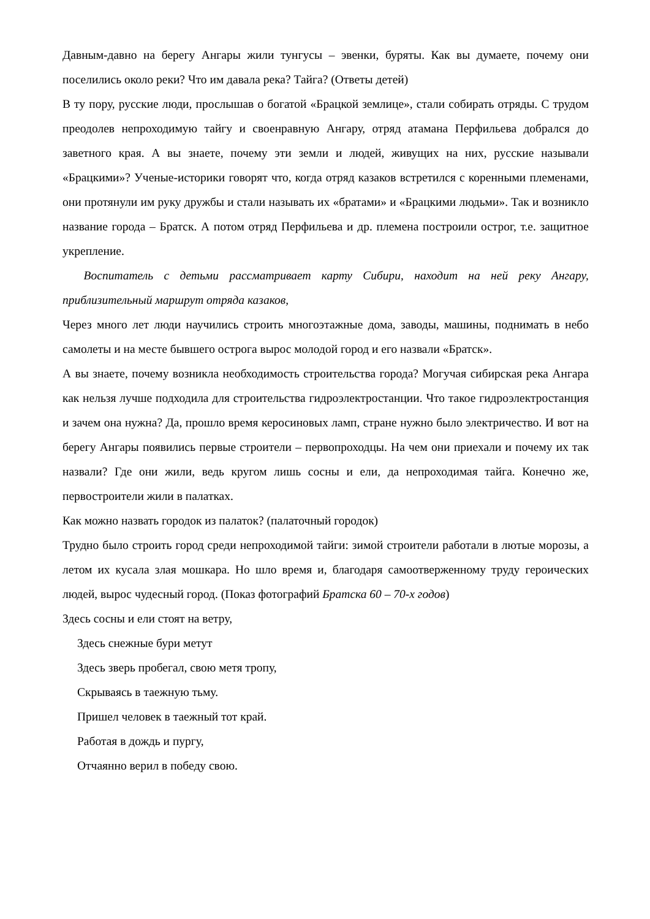Давным-давно на берегу Ангары жили тунгусы – эвенки, буряты. Как вы думаете, почему они поселились около реки? Что им давала река? Тайга? (Ответы детей)
В ту пору, русские люди, прослышав о богатой «Брацкой землице», стали собирать отряды. С трудом преодолев непроходимую тайгу и своенравную Ангару, отряд атамана Перфильева добрался до заветного края. А вы знаете, почему эти земли и людей, живущих на них, русские называли «Брацкими»? Ученые-историки говорят что, когда отряд казаков встретился с коренными племенами, они протянули им руку дружбы и стали называть их «братами» и «Брацкими людьми». Так и возникло название города – Братск. А потом отряд Перфильева и др. племена построили острог, т.е. защитное укрепление.
Воспитатель с детьми рассматривает карту Сибири, находит на ней реку Ангару, приблизительный маршрут отряда казаков,
Через много лет люди научились строить многоэтажные дома, заводы, машины, поднимать в небо самолеты и на месте бывшего острога вырос молодой город и его назвали «Братск».
А вы знаете, почему возникла необходимость строительства города? Могучая сибирская река Ангара как нельзя лучше подходила для строительства гидроэлектростанции. Что такое гидроэлектростанция и зачем она нужна? Да, прошло время керосиновых ламп, стране нужно было электричество. И вот на берегу Ангары появились первые строители – первопроходцы. На чем они приехали и почему их так назвали? Где они жили, ведь кругом лишь сосны и ели, да непроходимая тайга. Конечно же, первостроители жили в палатках.
Как можно назвать городок из палаток? (палаточный городок)
Трудно было строить город среди непроходимой тайги: зимой строители работали в лютые морозы, а летом их кусала злая мошкара. Но шло время и, благодаря самоотверженному труду героических людей, вырос чудесный город. (Показ фотографий Братска 60 – 70-х годов)
Здесь сосны и ели стоят на ветру,
Здесь снежные бури метут
Здесь зверь пробегал, свою метя тропу,
Скрываясь в таежную тьму.
Пришел человек в таежный тот край.
Работая в дождь и пургу,
Отчаянно верил в победу свою.